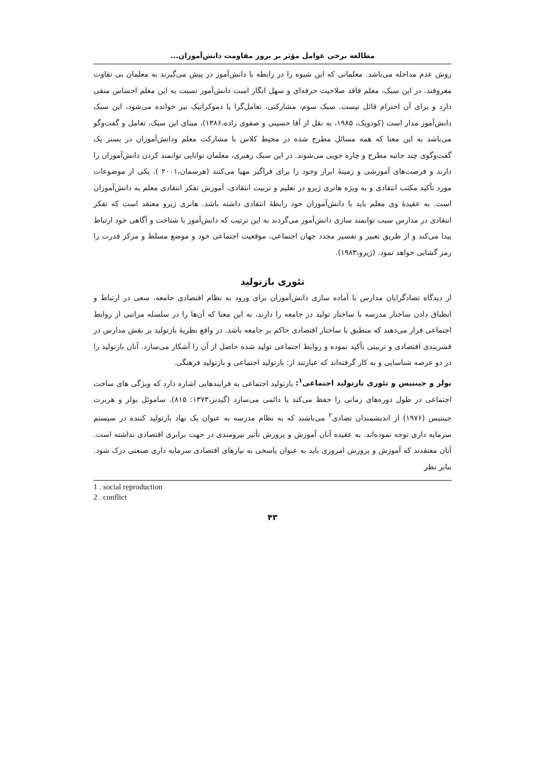مطالعه برخی عوامل مؤثر بر بروز مقاومت دانش‌آموزان...
روش عدم مداخله می‌باشد. معلمانی که این شیوه را در رابطه با دانش‌آموز در پیش می‌گیرند به معلمان بی تفاوت معروفند. در این سبک، معلم فاقد صلاحیت حرفه‌ای و سهل انگار است دانش‌آموز نسبت به این معلم احساس منفی دارد و برای آن احترام قائل نیست. سبک سوم، مشارکتی، تعامل‌گرا یا دموکراتیک نیز خوانده می‌شود، این سبک دانش‌آموز مدار است (کودویک، ۱۹۸۵، به نقل از آقا حسینی و صفوی زاده،۱۳۸۶)، مبنای این سبک، تعامل و گفت‌وگو می‌باشد به این معنا که همه مسائل مطرح شده در محیط کلاس با مشارکت معلم ودانش‌آموزان در بستر یک گفت‌وگوی چند جانبه مطرح و چاره جویی می‌شوند. در این سبک رهبری، معلمان توانایی توانمند کردن دانش‌آموزان را دارند و فرصت‌های آموزشی و زمینهٔ ابراز وجود را برای فراگیر مهیا می‌کنند (هرسمان،۲۰۰۱ ). یکی از موضوعات مورد تأکید مکتب انتقادی و به ویژه هانری ژیرو در تعلیم و تربیت انتقادی، آموزش تفکر انتقادی معلم به دانش‌آموزان است. به عقیدهٔ وی معلم باید با دانش‌آموزان خود رابطهٔ انتقادی داشته باشد. هانری ژیرو معتقد است که تفکر انتقادی در مدارس سبب توانمند سازی دانش‌آموز می‌گردند به این ترتیب که دانش‌آموز با شناخت و آگاهی خود ارتباط پیدا می‌کند و از طریق تعبیر و تفسیر مجدد جهان اجتماعی، موقعیت اجتماعی خود و موضع مسلط و مرکز قدرت را رمز گشایی خواهد نمود. (ژیرو،۱۹۸۳).
تئوری بازتولید
از دیدگاه تضادگرایان مدارس با آماده سازی دانش‌آموزان برای ورود به نظام اقتصادی جامعه، سعی در ارتباط و انطباق دادن ساختار مدرسه با ساختار تولید در جامعه را دارند، به این معنا که آن‌ها را در سلسله مراتبی از روابط اجتماعی قرار می‌دهند که منطبق با ساختار اقتصادی حاکم بر جامعه باشد. در واقع نظریهٔ بازتولید بر نقش مدارس در قشربندی اقتصادی و تربیتی تأکید نموده و روابط اجتماعی تولید شده حاصل از آن را آشکار می‌سازد. آنان بازتولید را در دو عرصه شناسایی و به کار گرفته‌اند که عبارتند از: بازتولید اجتماعی و بازتولید فرهنگی.
بولز و جینتیس و تئوری بازتولید اجتماعی<sup>۱</sup>: بازتولید اجتماعی به فرایندهایی اشاره دارد که ویژگی های ساخت اجتماعی در طول دوره‌های زمانی را حفظ می‌کند یا دائمی می‌سازد (گیدنز،۱۳۷۳: ۸۱۵). ساموئل بولز و هربرت جینتیس (۱۹۷۶) از اندیشمندان تضادی<sup>۲</sup> می‌باشند که به نظام مدرسه به عنوان یک نهاد بازتولید کننده در سیستم سرمایه داری توجه نموده‌اند. به عقیده آنان آموزش و پرورش تأثیر نیرومندی در جهت برابری اقتصادی نداشته است. آنان معتقدند که آموزش و پرورش امروزی باید به عنوان پاسخی به نیازهای اقتصادی سرمایه داری صنعتی درک شود. بنابر نظر
1 . social reproduction
2 . conflict
۴۳